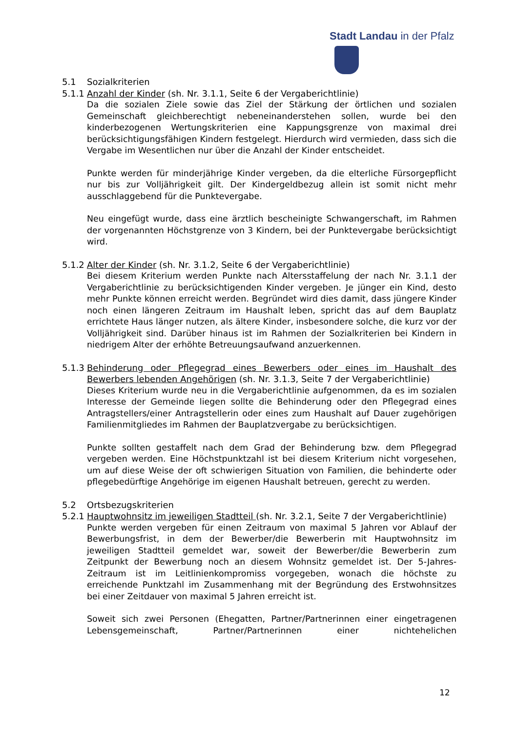Stadt Landau in der Pfalz
5.1 Sozialkriterien
5.1.1 Anzahl der Kinder (sh. Nr. 3.1.1, Seite 6 der Vergaberichtlinie)
Da die sozialen Ziele sowie das Ziel der Stärkung der örtlichen und sozialen Gemeinschaft gleichberechtigt nebeneinanderstehen sollen, wurde bei den kinderbezogenen Wertungskriterien eine Kappungsgrenze von maximal drei berücksichtigungsfähigen Kindern festgelegt. Hierdurch wird vermieden, dass sich die Vergabe im Wesentlichen nur über die Anzahl der Kinder entscheidet.
Punkte werden für minderjährige Kinder vergeben, da die elterliche Fürsorgepflicht nur bis zur Volljährigkeit gilt. Der Kindergeldbezug allein ist somit nicht mehr ausschlaggebend für die Punktevergabe.
Neu eingefügt wurde, dass eine ärztlich bescheinigte Schwangerschaft, im Rahmen der vorgenannten Höchstgrenze von 3 Kindern, bei der Punktevergabe berücksichtigt wird.
5.1.2 Alter der Kinder (sh. Nr. 3.1.2, Seite 6 der Vergaberichtlinie)
Bei diesem Kriterium werden Punkte nach Altersstaffelung der nach Nr. 3.1.1 der Vergaberichtlinie zu berücksichtigenden Kinder vergeben. Je jünger ein Kind, desto mehr Punkte können erreicht werden. Begründet wird dies damit, dass jüngere Kinder noch einen längeren Zeitraum im Haushalt leben, spricht das auf dem Bauplatz errichtete Haus länger nutzen, als ältere Kinder, insbesondere solche, die kurz vor der Volljährigkeit sind. Darüber hinaus ist im Rahmen der Sozialkriterien bei Kindern in niedrigem Alter der erhöhte Betreuungsaufwand anzuerkennen.
5.1.3 Behinderung oder Pflegegrad eines Bewerbers oder eines im Haushalt des Bewerbers lebenden Angehörigen (sh. Nr. 3.1.3, Seite 7 der Vergaberichtlinie)
Dieses Kriterium wurde neu in die Vergaberichtlinie aufgenommen, da es im sozialen Interesse der Gemeinde liegen sollte die Behinderung oder den Pflegegrad eines Antragstellers/einer Antragstellerin oder eines zum Haushalt auf Dauer zugehörigen Familienmitgliedes im Rahmen der Bauplatzvergabe zu berücksichtigen.
Punkte sollten gestaffelt nach dem Grad der Behinderung bzw. dem Pflegegrad vergeben werden. Eine Höchstpunktzahl ist bei diesem Kriterium nicht vorgesehen, um auf diese Weise der oft schwierigen Situation von Familien, die behinderte oder pflegebedürftige Angehörige im eigenen Haushalt betreuen, gerecht zu werden.
5.2 Ortsbezugskriterien
5.2.1 Hauptwohnsitz im jeweiligen Stadtteil (sh. Nr. 3.2.1, Seite 7 der Vergaberichtlinie)
Punkte werden vergeben für einen Zeitraum von maximal 5 Jahren vor Ablauf der Bewerbungsfrist, in dem der Bewerber/die Bewerberin mit Hauptwohnsitz im jeweiligen Stadtteil gemeldet war, soweit der Bewerber/die Bewerberin zum Zeitpunkt der Bewerbung noch an diesem Wohnsitz gemeldet ist. Der 5-Jahres-Zeitraum ist im Leitlinienkompromiss vorgegeben, wonach die höchste zu erreichende Punktzahl im Zusammenhang mit der Begründung des Erstwohnsitzes bei einer Zeitdauer von maximal 5 Jahren erreicht ist.
Soweit sich zwei Personen (Ehegatten, Partner/Partnerinnen einer eingetragenen Lebensgemeinschaft, Partner/Partnerinnen einer nichtehelichen
12